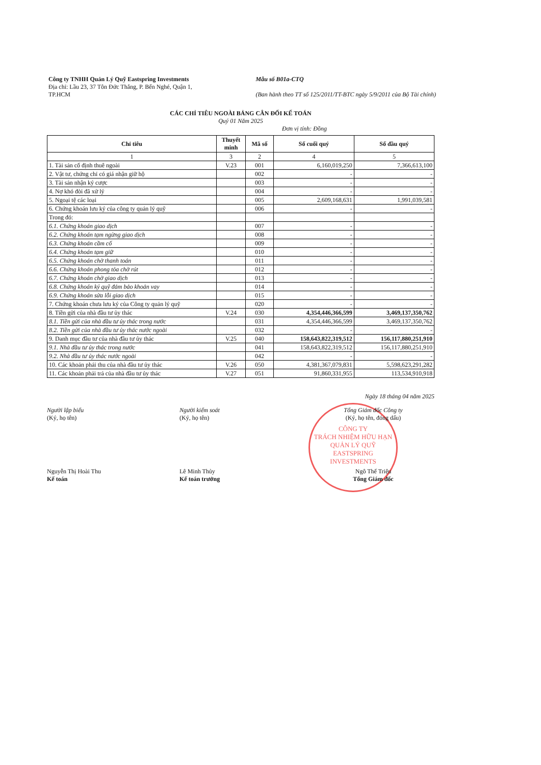Công ty TNHH Quản Lý Quỹ Eastspring Investments
Địa chỉ: Lầu 23, 37 Tôn Đức Thắng, P. Bến Nghé, Quận 1,
TP.HCM
Mẫu số B01a-CTQ
(Ban hành theo TT số 125/2011/TT-BTC ngày 5/9/2011 của Bộ Tài chính)
CÁC CHỈ TIÊU NGOÀI BẢNG CÂN ĐỐI KẾ TOÁN
Quý 01 Năm 2025
Đơn vị tính: Đồng
| Chỉ tiêu | Thuyết minh | Mã số | Số cuối quý | Số đầu quý |
| --- | --- | --- | --- | --- |
| 1 | 3 | 2 | 4 | 5 |
| 1. Tài sản cố định thuê ngoài | V.23 | 001 | 6,160,019,250 | 7,366,613,100 |
| 2. Vật tư, chứng chỉ có giá nhận giữ hộ | | 002 | - | - |
| 3. Tài sản nhận ký cược | | 003 | - | - |
| 4. Nợ khó đòi đã xử lý | | 004 | - | - |
| 5. Ngoại tệ các loại | | 005 | 2,609,168,631 | 1,991,039,581 |
| 6. Chứng khoán lưu ký của công ty quản lý quỹ | | 006 | - | - |
| Trong đó: | | | | |
| 6.1. Chứng khoán giao dịch | | 007 | - | - |
| 6.2. Chứng khoán tạm ngừng giao dịch | | 008 | - | - |
| 6.3. Chứng khoán cầm cố | | 009 | - | - |
| 6.4. Chứng khoán tạm giữ | | 010 | - | - |
| 6.5. Chứng khoán chờ thanh toán | | 011 | - | - |
| 6.6. Chứng khoán phong tỏa chờ rút | | 012 | - | - |
| 6.7. Chứng khoán chờ giao dịch | | 013 | - | - |
| 6.8. Chứng khoán ký quỹ đảm bảo khoản vay | | 014 | - | - |
| 6.9. Chứng khoán sửa lỗi giao dịch | | 015 | - | - |
| 7. Chứng khoán chưa lưu ký của Công ty quản lý quỹ | | 020 | - | - |
| 8. Tiền gửi của nhà đầu tư ủy thác | V.24 | 030 | 4,354,446,366,599 | 3,469,137,350,762 |
| 8.1. Tiền gửi của nhà đầu tư ủy thác trong nước | | 031 | 4,354,446,366,599 | 3,469,137,350,762 |
| 8.2. Tiền gửi của nhà đầu tư ủy thác nước ngoài | | 032 | - | - |
| 9. Danh mục đầu tư của nhà đầu tư ủy thác | V.25 | 040 | 158,643,822,319,512 | 156,117,880,251,910 |
| 9.1. Nhà đầu tư ủy thác trong nước | | 041 | 158,643,822,319,512 | 156,117,880,251,910 |
| 9.2. Nhà đầu tư ủy thác nước ngoài | | 042 | - | - |
| 10. Các khoản phải thu của nhà đầu tư ủy thác | V.26 | 050 | 4,381,367,079,831 | 5,598,623,291,282 |
| 11. Các khoản phải trả của nhà đầu tư ủy thác | V.27 | 051 | 91,860,331,955 | 113,534,910,918 |
CÔNG TY
TRÁCH NHIỆM HỮU HẠN
QUẢN LÝ QUỸ
EASTSPRING
INVESTMENTS
Ngày 18 tháng 04 năm 2025
Người lập biểu
(Ký, họ tên)
Nguyễn Thị Hoài Thu
Kế toán
Người kiểm soát
(Ký, họ tên)
Lê Minh Thủy
Kế toán trưởng
Tổng Giám đốc Công ty
(Ký, họ tên, đóng dấu)
Ngô Thế Triệu
Tổng Giám đốc